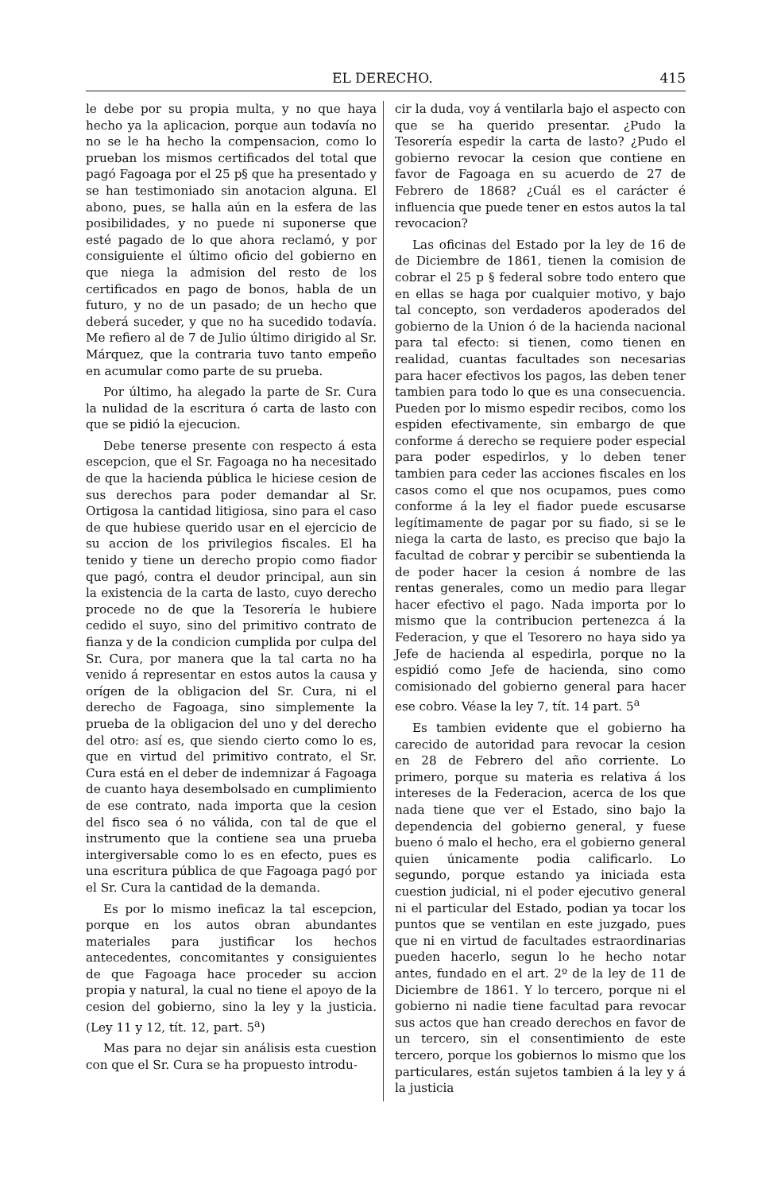EL DERECHO. 415
le debe por su propia multa, y no que haya hecho ya la aplicacion, porque aun todavía no no se le ha hecho la compensacion, como lo prueban los mismos certificados del total que pagó Fagoaga por el 25 p§ que ha presentado y se han testimoniado sin anotacion alguna. El abono, pues, se halla aún en la esfera de las posibilidades, y no puede ni suponerse que esté pagado de lo que ahora reclamó, y por consiguiente el último oficio del gobierno en que niega la admision del resto de los certificados en pago de bonos, habla de un futuro, y no de un pasado; de un hecho que deberá suceder, y que no ha sucedido todavía. Me refiero al de 7 de Julio último dirigido al Sr. Márquez, que la contraria tuvo tanto empeño en acumular como parte de su prueba.
Por último, ha alegado la parte de Sr. Cura la nulidad de la escritura ó carta de lasto con que se pidió la ejecucion.
Debe tenerse presente con respecto á esta escepcion, que el Sr. Fagoaga no ha necesitado de que la hacienda pública le hiciese cesion de sus derechos para poder demandar al Sr. Ortigosa la cantidad litigiosa, sino para el caso de que hubiese querido usar en el ejercicio de su accion de los privilegios fiscales. El ha tenido y tiene un derecho propio como fiador que pagó, contra el deudor principal, aun sin la existencia de la carta de lasto, cuyo derecho procede no de que la Tesorería le hubiere cedido el suyo, sino del primitivo contrato de fianza y de la condicion cumplida por culpa del Sr. Cura, por manera que la tal carta no ha venido á representar en estos autos la causa y orígen de la obligacion del Sr. Cura, ni el derecho de Fagoaga, sino simplemente la prueba de la obligacion del uno y del derecho del otro: así es, que siendo cierto como lo es, que en virtud del primitivo contrato, el Sr. Cura está en el deber de indemnizar á Fagoaga de cuanto haya desembolsado en cumplimiento de ese contrato, nada importa que la cesion del fisco sea ó no válida, con tal de que el instrumento que la contiene sea una prueba intergiversable como lo es en efecto, pues es una escritura pública de que Fagoaga pagó por el Sr. Cura la cantidad de la demanda.
Es por lo mismo ineficaz la tal escepcion, porque en los autos obran abundantes materiales para justificar los hechos antecedentes, concomitantes y consiguientes de que Fagoaga hace proceder su accion propia y natural, la cual no tiene el apoyo de la cesion del gobierno, sino la ley y la justicia. (Ley 11 y 12, tít. 12, part. 5<sup>a</sup>)
Mas para no dejar sin análisis esta cuestion con que el Sr. Cura se ha propuesto introdu-
cir la duda, voy á ventilarla bajo el aspecto con que se ha querido presentar. ¿Pudo la Tesorería espedir la carta de lasto? ¿Pudo el gobierno revocar la cesion que contiene en favor de Fagoaga en su acuerdo de 27 de Febrero de 1868? ¿Cuál es el carácter é influencia que puede tener en estos autos la tal revocacion?
Las oficinas del Estado por la ley de 16 de de Diciembre de 1861, tienen la comision de cobrar el 25 p § federal sobre todo entero que en ellas se haga por cualquier motivo, y bajo tal concepto, son verdaderos apoderados del gobierno de la Union ó de la hacienda nacional para tal efecto: si tienen, como tienen en realidad, cuantas facultades son necesarias para hacer efectivos los pagos, las deben tener tambien para todo lo que es una consecuencia. Pueden por lo mismo espedir recibos, como los espiden efectivamente, sin embargo de que conforme á derecho se requiere poder especial para poder espedirlos, y lo deben tener tambien para ceder las acciones fiscales en los casos como el que nos ocupamos, pues como conforme á la ley el fiador puede escusarse legítimamente de pagar por su fiado, si se le niega la carta de lasto, es preciso que bajo la facultad de cobrar y percibir se subentienda la de poder hacer la cesion á nombre de las rentas generales, como un medio para llegar hacer efectivo el pago. Nada importa por lo mismo que la contribucion pertenezca á la Federacion, y que el Tesorero no haya sido ya Jefe de hacienda al espedirla, porque no la espidió como Jefe de hacienda, sino como comisionado del gobierno general para hacer ese cobro. Véase la ley 7, tít. 14 part. 5<sup>a</sup>
Es tambien evidente que el gobierno ha carecido de autoridad para revocar la cesion en 28 de Febrero del año corriente. Lo primero, porque su materia es relativa á los intereses de la Federacion, acerca de los que nada tiene que ver el Estado, sino bajo la dependencia del gobierno general, y fuese bueno ó malo el hecho, era el gobierno general quien únicamente podia calificarlo. Lo segundo, porque estando ya iniciada esta cuestion judicial, ni el poder ejecutivo general ni el particular del Estado, podian ya tocar los puntos que se ventilan en este juzgado, pues que ni en virtud de facultades estraordinarias pueden hacerlo, segun lo he hecho notar antes, fundado en el art. 2º de la ley de 11 de Diciembre de 1861. Y lo tercero, porque ni el gobierno ni nadie tiene facultad para revocar sus actos que han creado derechos en favor de un tercero, sin el consentimiento de este tercero, porque los gobiernos lo mismo que los particulares, están sujetos tambien á la ley y á la justicia